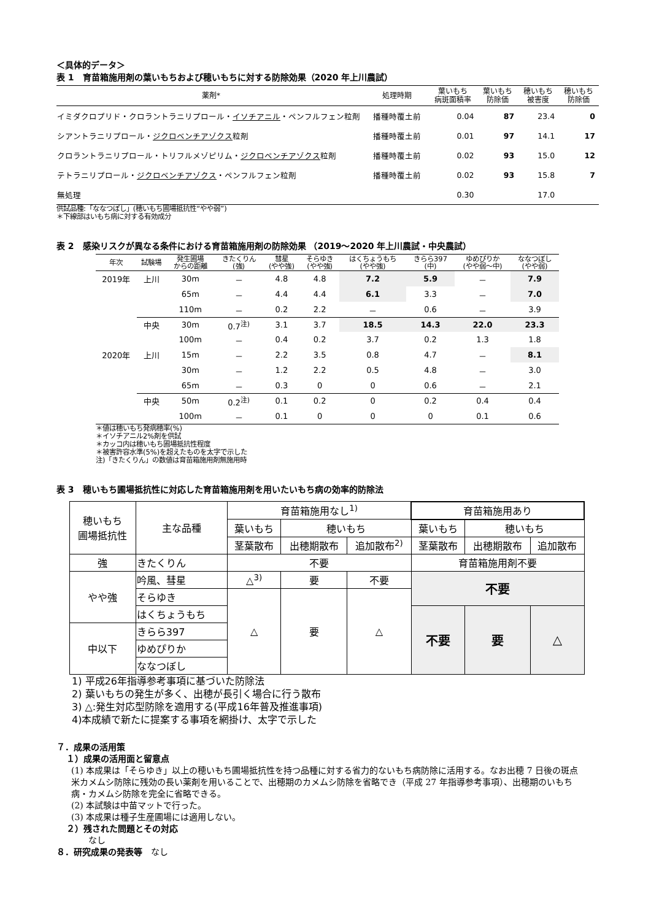＜具体的データ＞
表 1　育苗箱施用剤の葉いもちおよび穂いもちに対する防除効果（2020 年上川農試）
| 薬剤* | 処理時期 | 葉いもち 病斑面積率 | 葉いもち 防除価 | 穂いもち 被害度 | 穂いもち 防除価 |
| --- | --- | --- | --- | --- | --- |
| イミダクロプリド・クロラントラニリプロール・ イソチアニル ・ペンフルフェン粒剤 | 播種時覆土前 | 0.04 | 87 | 23.4 | 0 |
| シアントラニリプロール・ ジクロベンチアゾクス 粒剤 | 播種時覆土前 | 0.01 | 97 | 14.1 | 17 |
| クロラントラニリプロール・トリフルメゾピリム・ ジクロベンチアゾクス 粒剤 | 播種時覆土前 | 0.02 | 93 | 15.0 | 12 |
| テトラニリプロール・ ジクロベンチアゾクス ・ペンフルフェン粒剤 | 播種時覆土前 | 0.02 | 93 | 15.8 | 7 |
| 無処理 | | 0.30 | | 17.0 | |
供試品種:「ななつぼし」(穂いもち圃場抵抗性“やや弱”)
＊下線部はいもち病に対する有効成分
表 2　感染リスクが異なる条件における育苗箱施用剤の防除効果 （2019～2020 年上川農試・中央農試）
| 年次 | 試験場 | 発生圃場 からの距離 | きたくりん (強) | 彗星 (やや強) | そらゆき (やや強) | はくちょうもち (やや強) | きらら397 (中) | ゆめぴりか (やや弱～中) | ななつぼし (やや弱) |
| --- | --- | --- | --- | --- | --- | --- | --- | --- | --- |
| 2019年 | 上川 | 30m | － | 4.8 | 4.8 | 7.2 | 5.9 | － | 7.9 |
| | | 65m | － | 4.4 | 4.4 | 6.1 | 3.3 | － | 7.0 |
| | | 110m | － | 0.2 | 2.2 | － | 0.6 | － | 3.9 |
| | 中央 | 30m | 0.7<sup>注)</sup> | 3.1 | 3.7 | 18.5 | 14.3 | 22.0 | 23.3 |
| | | 100m | － | 0.4 | 0.2 | 3.7 | 0.2 | 1.3 | 1.8 |
| 2020年 | 上川 | 15m | － | 2.2 | 3.5 | 0.8 | 4.7 | － | 8.1 |
| | | 30m | － | 1.2 | 2.2 | 0.5 | 4.8 | － | 3.0 |
| | | 65m | － | 0.3 | 0 | 0 | 0.6 | － | 2.1 |
| | 中央 | 50m | 0.2<sup>注)</sup> | 0.1 | 0.2 | 0 | 0.2 | 0.4 | 0.4 |
| | | 100m | － | 0.1 | 0 | 0 | 0 | 0.1 | 0.6 |
＊値は穂いもち発病穂率(%)
＊イソチアニル2%剤を供試
＊カッコ内は穂いもち圃場抵抗性程度
＊被害許容水準(5%)を超えたものを太字で示した
注)「きたくりん」の数値は育苗箱施用剤無施用時
表 3　穂いもち圃場抵抗性に対応した育苗箱施用剤を用いたいもち病の効率的防除法
| 穂いもち 圃場抵抗性 | 主な品種 | 育苗箱施用なし<sup>1)</sup> | | | 育苗箱施用あり | | |
| | | 葉いもち | 穂いもち | | 葉いもち | 穂いもち | |
| | | 茎葉散布 | 出穂期散布 | 追加散布<sup>2)</sup> | 茎葉散布 | 出穂期散布 | 追加散布 |
| 強 | きたくりん | 不要 | | | 育苗箱施用剤不要 | | |
| やや強 | 吟風、彗星 | △<sup>3)</sup> | 要 | 不要 | 不要 | | |
| | そらゆき | △ | 要 | △ | | | |
| | はくちょうもち | | | | 不要 | 要 | △ |
| 中以下 | きらら397 | | | | | | |
| | ゆめぴりか | | | | | | |
| | ななつぼし | | | | | | |
1) 平成26年指導参考事項に基づいた防除法
2) 葉いもちの発生が多く、出穂が長引く場合に行う散布
3) △:発生対応型防除を適用する(平成16年普及推進事項)
4)本成績で新たに提案する事項を網掛け、太字で示した
７．成果の活用策
１）成果の活用面と留意点
(1) 本成果は「そらゆき」以上の穂いもち圃場抵抗性を持つ品種に対する省力的ないもち病防除に活用する。なお出穂 7 日後の斑点米カメムシ防除に残効の長い薬剤を用いることで、出穂期のカメムシ防除を省略でき（平成 27 年指導参考事項）、出穂期のいもち病・カメムシ防除を完全に省略できる。
(2) 本試験は中苗マットで行った。
(3) 本成果は種子生産圃場には適用しない。
２）残された問題とその対応
なし
８．研究成果の発表等　なし